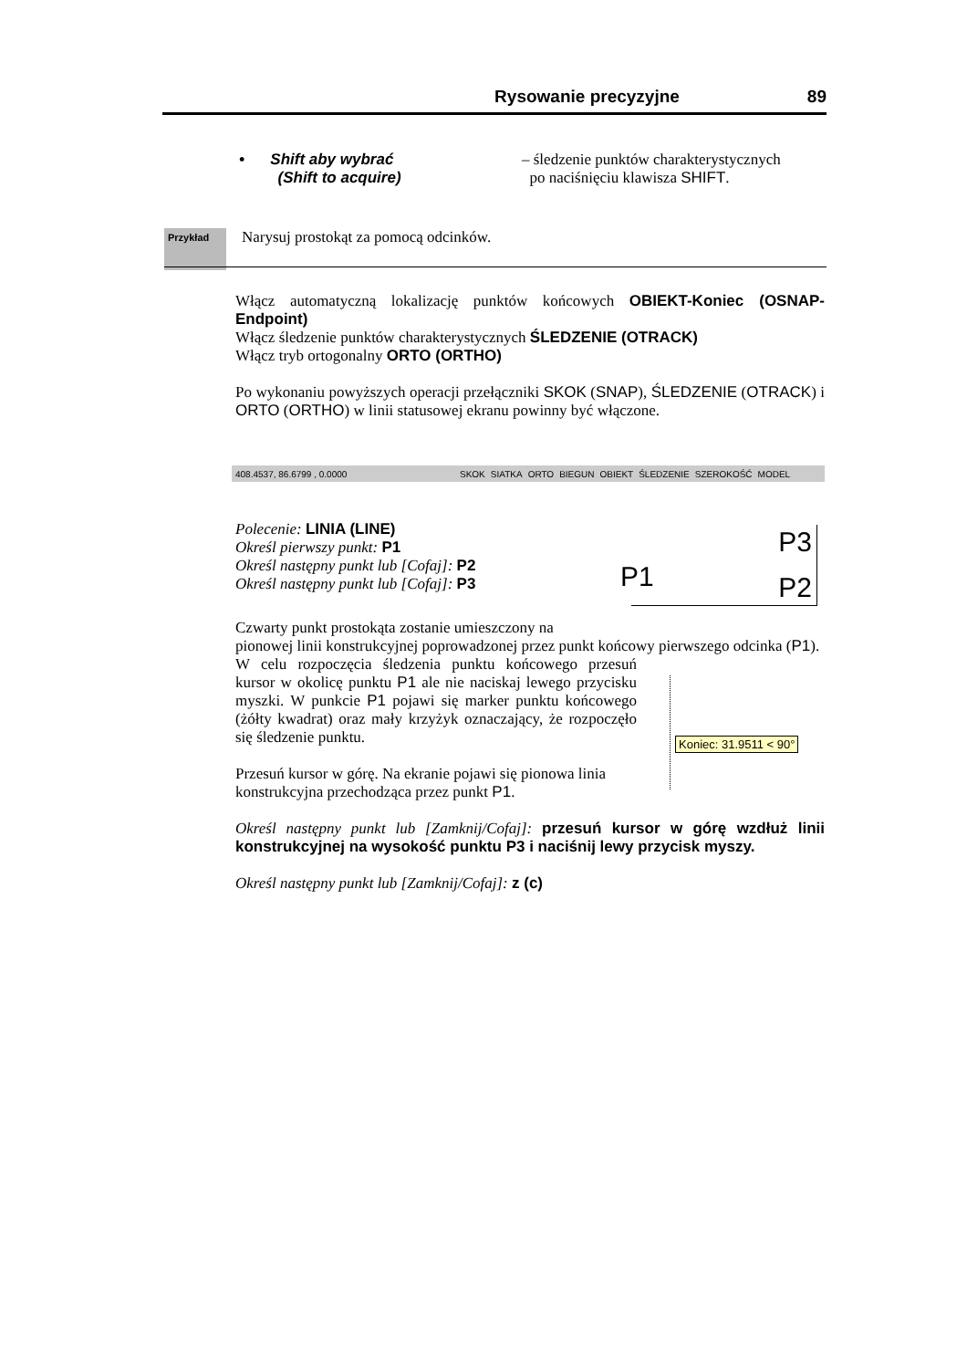Rysowanie precyzyjne 89
• Shift aby wybrać
(Shift to acquire)
– śledzenie punktów charakterystycznych
po naciśnięciu klawisza SHIFT.
Przykład
Narysuj prostokąt za pomocą odcinków.
Włącz automatyczną lokalizację punktów końcowych OBIEKT-Koniec (OSNAP-Endpoint)
Włącz śledzenie punktów charakterystycznych ŚLEDZENIE (OTRACK)
Włącz tryb ortogonalny ORTO (ORTHO)
Po wykonaniu powyższych operacji przełączniki SKOK (SNAP), ŚLEDZENIE (OTRACK) i ORTO (ORTHO) w linii statusowej ekranu powinny być włączone.
408.4537, 86.6799 , 0.0000 SKOK SIATKA ORTO BIEGUN OBIEKT ŚLEDZENIE SZEROKOŚĆ MODEL
Polecenie: LINIA (LINE)
Określ pierwszy punkt: P1
Określ następny punkt lub [Cofaj]: P2
Określ następny punkt lub [Cofaj]: P3
P1
P3
P2
Czwarty punkt prostokąta zostanie umieszczony na
pionowej linii konstrukcyjnej poprowadzonej przez punkt końcowy pierwszego odcinka (P1).
W celu rozpoczęcia śledzenia punktu końcowego przesuń kursor w okolicę punktu P1 ale nie naciskaj lewego przycisku myszki. W punkcie P1 pojawi się marker punktu końcowego (żółty kwadrat) oraz mały krzyżyk oznaczający, że rozpoczęło się śledzenie punktu.
Przesuń kursor w górę. Na ekranie pojawi się pionowa linia konstrukcyjna przechodząca przez punkt P1.
Określ następny punkt lub [Zamknij/Cofaj]: przesuń kursor w górę wzdłuż linii konstrukcyjnej na wysokość punktu P3 i naciśnij lewy przycisk myszy.
Określ następny punkt lub [Zamknij/Cofaj]: z (c)
Koniec: 31.9511 < 90°